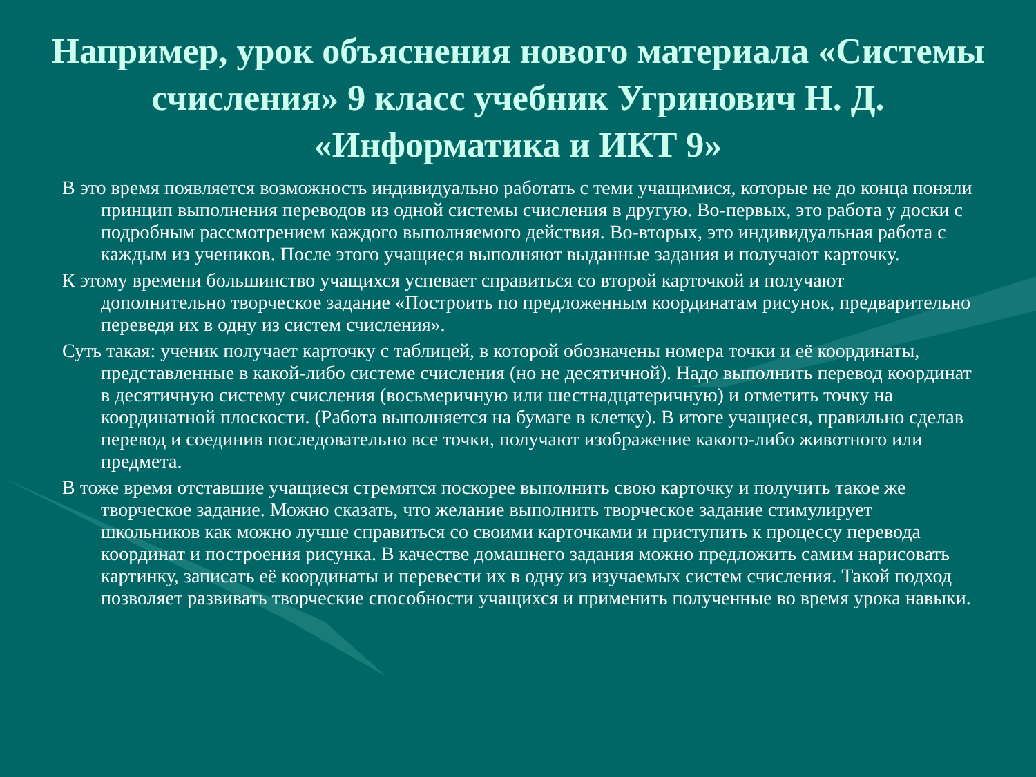Например, урок объяснения нового материала «Системы счисления» 9 класс учебник Угринович Н. Д. «Информатика и ИКТ 9»
В это время появляется возможность индивидуально работать с теми учащимися, которые не до конца поняли принцип выполнения переводов из одной системы счисления в другую. Во-первых, это работа у доски с подробным рассмотрением каждого выполняемого действия. Во-вторых, это индивидуальная работа с каждым из учеников. После этого учащиеся выполняют выданные задания и получают карточку.
К этому времени большинство учащихся успевает справиться со второй карточкой и получают дополнительно творческое задание «Построить по предложенным координатам рисунок, предварительно переведя их в одну из систем счисления».
Суть такая: ученик получает карточку с таблицей, в которой обозначены номера точки и её координаты, представленные в какой-либо системе счисления (но не десятичной). Надо выполнить перевод координат в десятичную систему счисления (восьмеричную или шестнадцатеричную) и отметить точку на координатной плоскости. (Работа выполняется на бумаге в клетку). В итоге учащиеся, правильно сделав перевод и соединив последовательно все точки, получают изображение какого-либо животного или предмета.
В тоже время отставшие учащиеся стремятся поскорее выполнить свою карточку и получить такое же творческое задание. Можно сказать, что желание выполнить творческое задание стимулирует школьников как можно лучше справиться со своими карточками и приступить к процессу перевода координат и построения рисунка. В качестве домашнего задания можно предложить самим нарисовать картинку, записать её координаты и перевести их в одну из изучаемых систем счисления. Такой подход позволяет развивать творческие способности учащихся и применить полученные во время урока навыки.